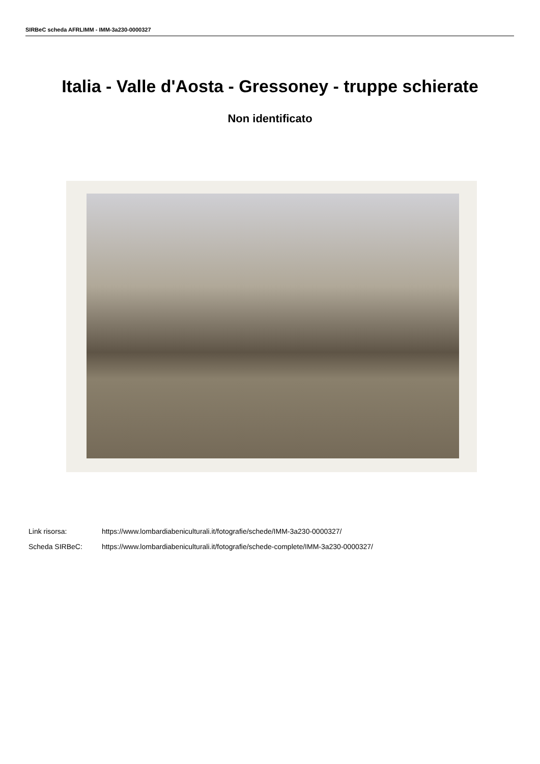SIRBeC scheda AFRLIMM - IMM-3a230-0000327
Italia - Valle d'Aosta - Gressoney - truppe schierate
Non identificato
Link risorsa: https://www.lombardiabeniculturali.it/fotografie/schede/IMM-3a230-0000327/
Scheda SIRBeC: https://www.lombardiabeniculturali.it/fotografie/schede-complete/IMM-3a230-0000327/